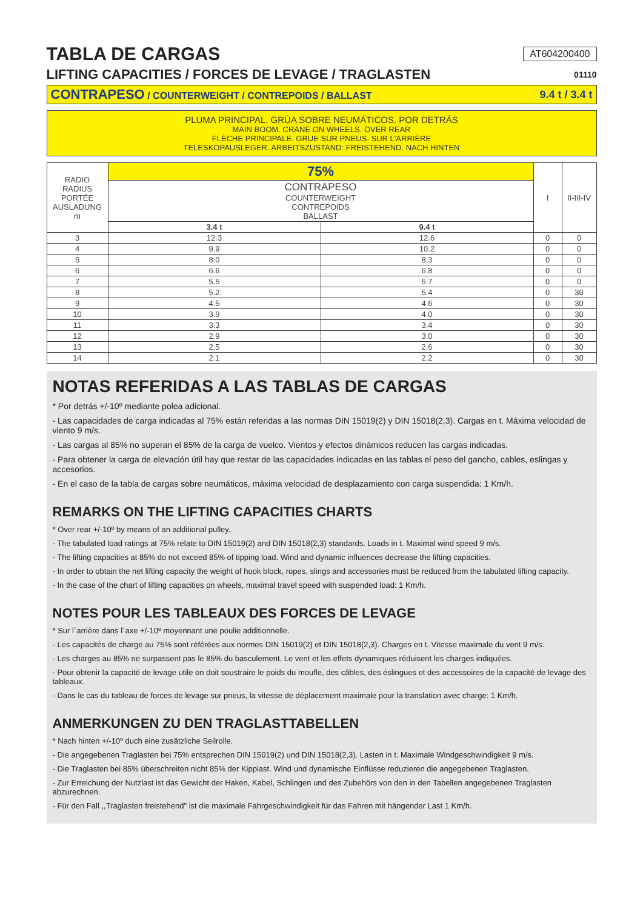TABLA DE CARGAS
AT604200400
LIFTING CAPACITIES / FORCES DE LEVAGE / TRAGLASTEN
01110
CONTRAPESO / COUNTERWEIGHT / CONTREPOIDS / BALLAST 9.4 t / 3.4 t
PLUMA PRINCIPAL. GRÚA SOBRE NEUMÁTICOS. POR DETRÁS
MAIN BOOM. CRANE ON WHEELS. OVER REAR
FLÈCHE PRINCIPALE. GRUE SUR PNEUS. SUR L'ARRIÈRE
TELESKOPAUSLEGER. ARBEITSZUSTAND: FREISTEHEND. NACH HINTEN
| RADIO RADIUS PORTÉE AUSLADUNG m | 75% | | I | II-III-IV |
| --- | --- | --- | --- | --- |
| | CONTRAPESO COUNTERWEIGHT CONTREPOIDS BALLAST | | | |
| | 3.4 t | 9.4 t | | |
| 3 | 12.3 | 12.6 | 0 | 0 |
| 4 | 9.9 | 10.2 | 0 | 0 |
| 5 | 8.0 | 8.3 | 0 | 0 |
| 6 | 6.6 | 6.8 | 0 | 0 |
| 7 | 5.5 | 5.7 | 0 | 0 |
| 8 | 5.2 | 5.4 | 0 | 30 |
| 9 | 4.5 | 4.6 | 0 | 30 |
| 10 | 3.9 | 4.0 | 0 | 30 |
| 11 | 3.3 | 3.4 | 0 | 30 |
| 12 | 2.9 | 3.0 | 0 | 30 |
| 13 | 2.5 | 2.6 | 0 | 30 |
| 14 | 2.1 | 2.2 | 0 | 30 |
NOTAS REFERIDAS A LAS TABLAS DE CARGAS
* Por detrás +/-10º mediante polea adicional.
- Las capacidades de carga indicadas al 75% están referidas a las normas DIN 15019(2) y DIN 15018(2,3). Cargas en t. Máxima velocidad de viento 9 m/s.
- Las cargas al 85% no superan el 85% de la carga de vuelco. Vientos y efectos dinámicos reducen las cargas indicadas.
- Para obtener la carga de elevación útil hay que restar de las capacidades indicadas en las tablas el peso del gancho, cables, eslingas y accesorios.
- En el caso de la tabla de cargas sobre neumáticos, máxima velocidad de desplazamiento con carga suspendida: 1 Km/h.
REMARKS ON THE LIFTING CAPACITIES CHARTS
* Over rear +/-10º by means of an additional pulley.
- The tabulated load ratings at 75% relate to DIN 15019(2) and DIN 15018(2,3) standards. Loads in t. Maximal wind speed 9 m/s.
- The lifting capacities at 85% do not exceed 85% of tipping load. Wind and dynamic influences decrease the lifting capacities.
- In order to obtain the net lifting capacity the weight of hook block, ropes, slings and accessories must be reduced from the tabulated lifting capacity.
- In the case of the chart of lifting capacities on wheels, maximal travel speed with suspended load: 1 Km/h.
NOTES POUR LES TABLEAUX DES FORCES DE LEVAGE
* Sur l´arrière dans l´axe +/-10º moyennant une poulie additionnelle.
- Les capacités de charge au 75% sont référées aux normes DIN 15019(2) et DIN 15018(2,3). Charges en t. Vitesse maximale du vent 9 m/s.
- Les charges au 85% ne surpassent pas le 85% du basculement. Le vent et les effets dynamiques réduisent les charges indiquées.
- Pour obtenir la capacité de levage utile on doit soustraire le poids du moufle, des câbles, des éslingues et des accessoires de la capacité de levage des tableaux.
- Dans le cas du tableau de forces de levage sur pneus, la vitesse de déplacement maximale pour la translation avec charge: 1 Km/h.
ANMERKUNGEN ZU DEN TRAGLASTTABELLEN
* Nach hinten +/-10º duch eine zusätzliche Seilrolle.
- Die angegebenen Traglasten bei 75% entsprechen DIN 15019(2) und DIN 15018(2,3). Lasten in t. Maximale Windgeschwindigkeit 9 m/s.
- Die Traglasten bei 85% überschreiten nicht 85% der Kipplast. Wind und dynamische Einflüsse reduzieren die angegebenen Traglasten.
- Zur Erreichung der Nutzlast ist das Gewicht der Haken, Kabel, Schlingen und des Zubehörs von den in den Tabellen angegebenen Traglasten abzurechnen.
- Für den Fall ,,Traglasten freistehend" ist die maximale Fahrgeschwindigkeit für das Fahren mit hängender Last 1 Km/h.